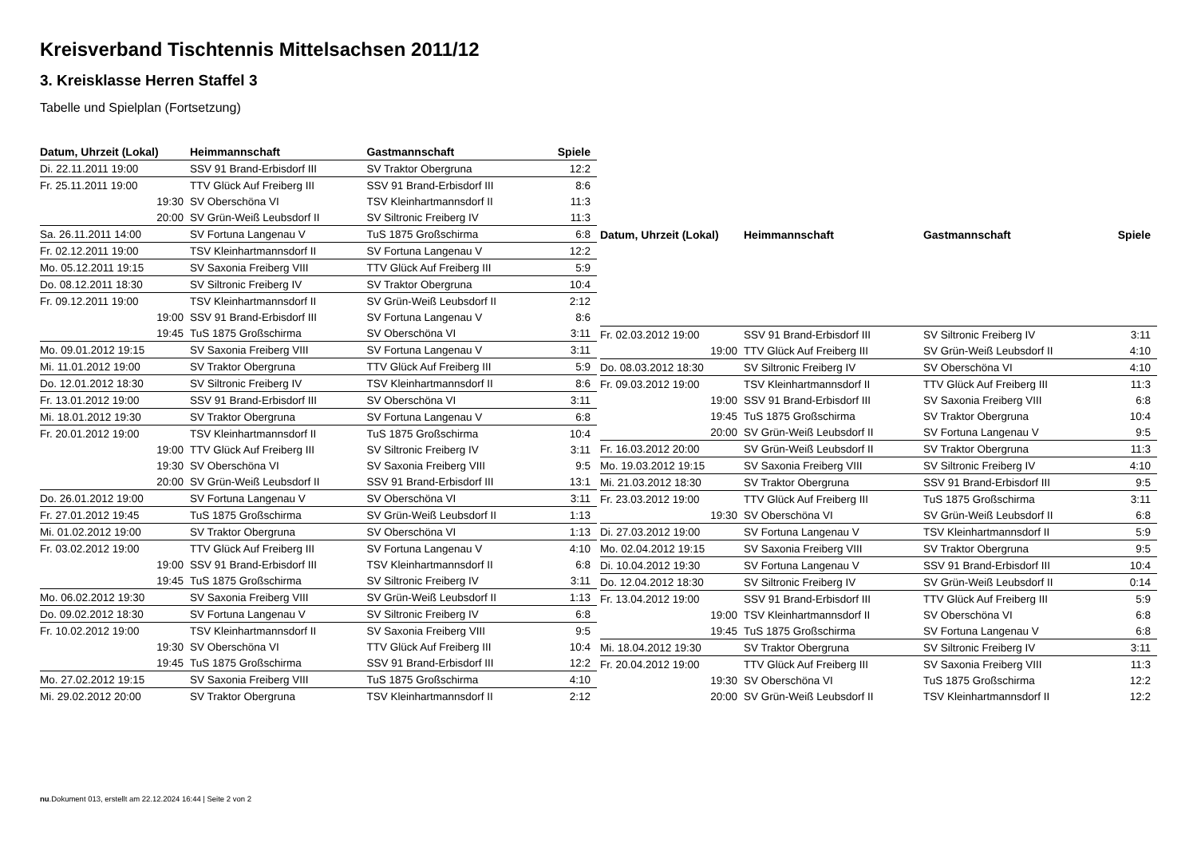Kreisverband Tischtennis Mittelsachsen 2011/12
3. Kreisklasse Herren Staffel 3
Tabelle und Spielplan (Fortsetzung)
| Datum, Uhrzeit (Lokal) | Heimmannschaft | Gastmannschaft | Spiele |
| --- | --- | --- | --- |
| Di. 22.11.2011 19:00 | SSV 91 Brand-Erbisdorf III | SV Traktor Obergruna | 12:2 |
| Fr. 25.11.2011 19:00 | TTV Glück Auf Freiberg III | SSV 91 Brand-Erbisdorf III | 8:6 |
| 19:30 | SV Oberschöna VI | TSV Kleinhartmannsdorf II | 11:3 |
| 20:00 | SV Grün-Weiß Leubsdorf II | SV Siltronic Freiberg IV | 11:3 |
| Sa. 26.11.2011 14:00 | SV Fortuna Langenau V | TuS 1875 Großschirma | 6:8 |
| Fr. 02.12.2011 19:00 | TSV Kleinhartmannsdorf II | SV Fortuna Langenau V | 12:2 |
| Mo. 05.12.2011 19:15 | SV Saxonia Freiberg VIII | TTV Glück Auf Freiberg III | 5:9 |
| Do. 08.12.2011 18:30 | SV Siltronic Freiberg IV | SV Traktor Obergruna | 10:4 |
| Fr. 09.12.2011 19:00 | TSV Kleinhartmannsdorf II | SV Grün-Weiß Leubsdorf II | 2:12 |
| 19:00 | SSV 91 Brand-Erbisdorf III | SV Fortuna Langenau V | 8:6 |
| 19:45 | TuS 1875 Großschirma | SV Oberschöna VI | 3:11 |
| Mo. 09.01.2012 19:15 | SV Saxonia Freiberg VIII | SV Fortuna Langenau V | 3:11 |
| Mi. 11.01.2012 19:00 | SV Traktor Obergruna | TTV Glück Auf Freiberg III | 5:9 |
| Do. 12.01.2012 18:30 | SV Siltronic Freiberg IV | TSV Kleinhartmannsdorf II | 8:6 |
| Fr. 13.01.2012 19:00 | SSV 91 Brand-Erbisdorf III | SV Oberschöna VI | 3:11 |
| Mi. 18.01.2012 19:30 | SV Traktor Obergruna | SV Fortuna Langenau V | 6:8 |
| Fr. 20.01.2012 19:00 | TSV Kleinhartmannsdorf II | TuS 1875 Großschirma | 10:4 |
| 19:00 | TTV Glück Auf Freiberg III | SV Siltronic Freiberg IV | 3:11 |
| 19:30 | SV Oberschöna VI | SV Saxonia Freiberg VIII | 9:5 |
| 20:00 | SV Grün-Weiß Leubsdorf II | SSV 91 Brand-Erbisdorf III | 13:1 |
| Do. 26.01.2012 19:00 | SV Fortuna Langenau V | SV Oberschöna VI | 3:11 |
| Fr. 27.01.2012 19:45 | TuS 1875 Großschirma | SV Grün-Weiß Leubsdorf II | 1:13 |
| Mi. 01.02.2012 19:00 | SV Traktor Obergruna | SV Oberschöna VI | 1:13 |
| Fr. 03.02.2012 19:00 | TTV Glück Auf Freiberg III | SV Fortuna Langenau V | 4:10 |
| 19:00 | SSV 91 Brand-Erbisdorf III | TSV Kleinhartmannsdorf II | 6:8 |
| 19:45 | TuS 1875 Großschirma | SV Siltronic Freiberg IV | 3:11 |
| Mo. 06.02.2012 19:30 | SV Saxonia Freiberg VIII | SV Grün-Weiß Leubsdorf II | 1:13 |
| Do. 09.02.2012 18:30 | SV Fortuna Langenau V | SV Siltronic Freiberg IV | 6:8 |
| Fr. 10.02.2012 19:00 | TSV Kleinhartmannsdorf II | SV Saxonia Freiberg VIII | 9:5 |
| 19:30 | SV Oberschöna VI | TTV Glück Auf Freiberg III | 10:4 |
| 19:45 | TuS 1875 Großschirma | SSV 91 Brand-Erbisdorf III | 12:2 |
| Mo. 27.02.2012 19:15 | SV Saxonia Freiberg VIII | TuS 1875 Großschirma | 4:10 |
| Mi. 29.02.2012 20:00 | SV Traktor Obergruna | TSV Kleinhartmannsdorf II | 2:12 |
| Datum, Uhrzeit (Lokal) | Heimmannschaft | Gastmannschaft | Spiele |
| --- | --- | --- | --- |
| Fr. 02.03.2012 19:00 | SSV 91 Brand-Erbisdorf III | SV Siltronic Freiberg IV | 3:11 |
| 19:00 | TTV Glück Auf Freiberg III | SV Grün-Weiß Leubsdorf II | 4:10 |
| Do. 08.03.2012 18:30 | SV Siltronic Freiberg IV | SV Oberschöna VI | 4:10 |
| Fr. 09.03.2012 19:00 | TSV Kleinhartmannsdorf II | TTV Glück Auf Freiberg III | 11:3 |
| 19:00 | SSV 91 Brand-Erbisdorf III | SV Saxonia Freiberg VIII | 6:8 |
| 19:45 | TuS 1875 Großschirma | SV Traktor Obergruna | 10:4 |
| 20:00 | SV Grün-Weiß Leubsdorf II | SV Fortuna Langenau V | 9:5 |
| Fr. 16.03.2012 20:00 | SV Grün-Weiß Leubsdorf II | SV Traktor Obergruna | 11:3 |
| Mo. 19.03.2012 19:15 | SV Saxonia Freiberg VIII | SV Siltronic Freiberg IV | 4:10 |
| Mi. 21.03.2012 18:30 | SV Traktor Obergruna | SSV 91 Brand-Erbisdorf III | 9:5 |
| Fr. 23.03.2012 19:00 | TTV Glück Auf Freiberg III | TuS 1875 Großschirma | 3:11 |
| 19:30 | SV Oberschöna VI | SV Grün-Weiß Leubsdorf II | 6:8 |
| Di. 27.03.2012 19:00 | SV Fortuna Langenau V | TSV Kleinhartmannsdorf II | 5:9 |
| Mo. 02.04.2012 19:15 | SV Saxonia Freiberg VIII | SV Traktor Obergruna | 9:5 |
| Di. 10.04.2012 19:30 | SV Fortuna Langenau V | SSV 91 Brand-Erbisdorf III | 10:4 |
| Do. 12.04.2012 18:30 | SV Siltronic Freiberg IV | SV Grün-Weiß Leubsdorf II | 0:14 |
| Fr. 13.04.2012 19:00 | SSV 91 Brand-Erbisdorf III | TTV Glück Auf Freiberg III | 5:9 |
| 19:00 | TSV Kleinhartmannsdorf II | SV Oberschöna VI | 6:8 |
| 19:45 | TuS 1875 Großschirma | SV Fortuna Langenau V | 6:8 |
| Mi. 18.04.2012 19:30 | SV Traktor Obergruna | SV Siltronic Freiberg IV | 3:11 |
| Fr. 20.04.2012 19:00 | TTV Glück Auf Freiberg III | SV Saxonia Freiberg VIII | 11:3 |
| 19:30 | SV Oberschöna VI | TuS 1875 Großschirma | 12:2 |
| 20:00 | SV Grün-Weiß Leubsdorf II | TSV Kleinhartmannsdorf II | 12:2 |
nu.Dokument 013, erstellt am 22.12.2024 16:44 | Seite 2 von 2